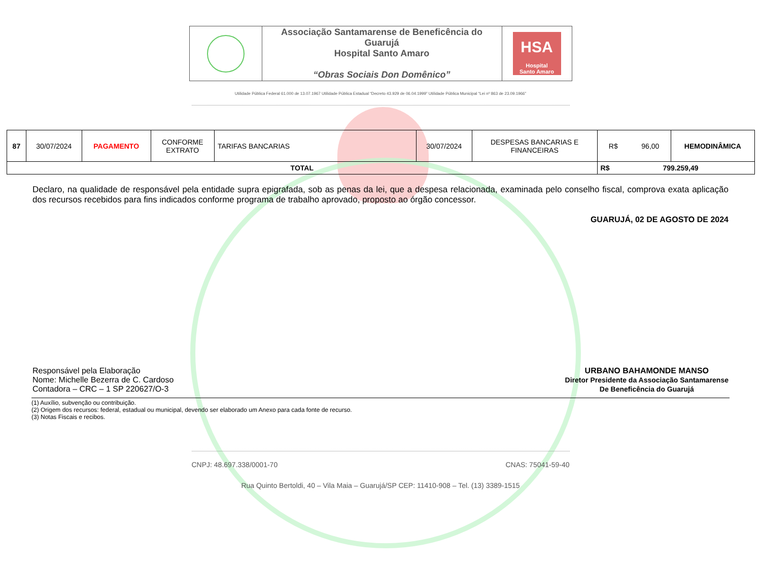| | Associação Santamarense de Beneficência do Guarujá Hospital Santo Amaro “Obras Sociais Don Domênico” | HSA Hospital Santo Amaro |
Utilidade Pública Federal 61.000 de 13.07.1967 Utilidade Pública Estadual “Decreto 43.929 de 06.04.1999” Utilidade Pública Municipal “Lei nº 863 de 23.09.1966”
| 87 | 30/07/2024 | PAGAMENTO | CONFORME EXTRATO | TARIFAS BANCARIAS | 30/07/2024 | DESPESAS BANCARIAS E FINANCEIRAS | R$ 96,00 | HEMODINÂMICA |
| TOTAL | | | | | | | R$ 799.259,49 | |
Declaro, na qualidade de responsável pela entidade supra epigrafada, sob as penas da lei, que a despesa relacionada, examinada pelo conselho fiscal, comprova exata aplicação dos recursos recebidos para fins indicados conforme programa de trabalho aprovado, proposto ao órgão concessor.
GUARUJÁ, 02 DE AGOSTO DE 2024
Responsável pela Elaboração
Nome: Michelle Bezerra de C. Cardoso
Contadora – CRC – 1 SP 220627/O-3
URBANO BAHAMONDE MANSO
Diretor Presidente da Associação Santamarense
De Beneficência do Guarujá
(1) Auxílio, subvenção ou contribuição.
(2) Origem dos recursos: federal, estadual ou municipal, devendo ser elaborado um Anexo para cada fonte de recurso.
(3) Notas Fiscais e recibos.
CNPJ: 48.697.338/0001-70 CNAS: 75041-59-40
Rua Quinto Bertoldi, 40 – Vila Maia – Guarujá/SP CEP: 11410-908 – Tel. (13) 3389-1515